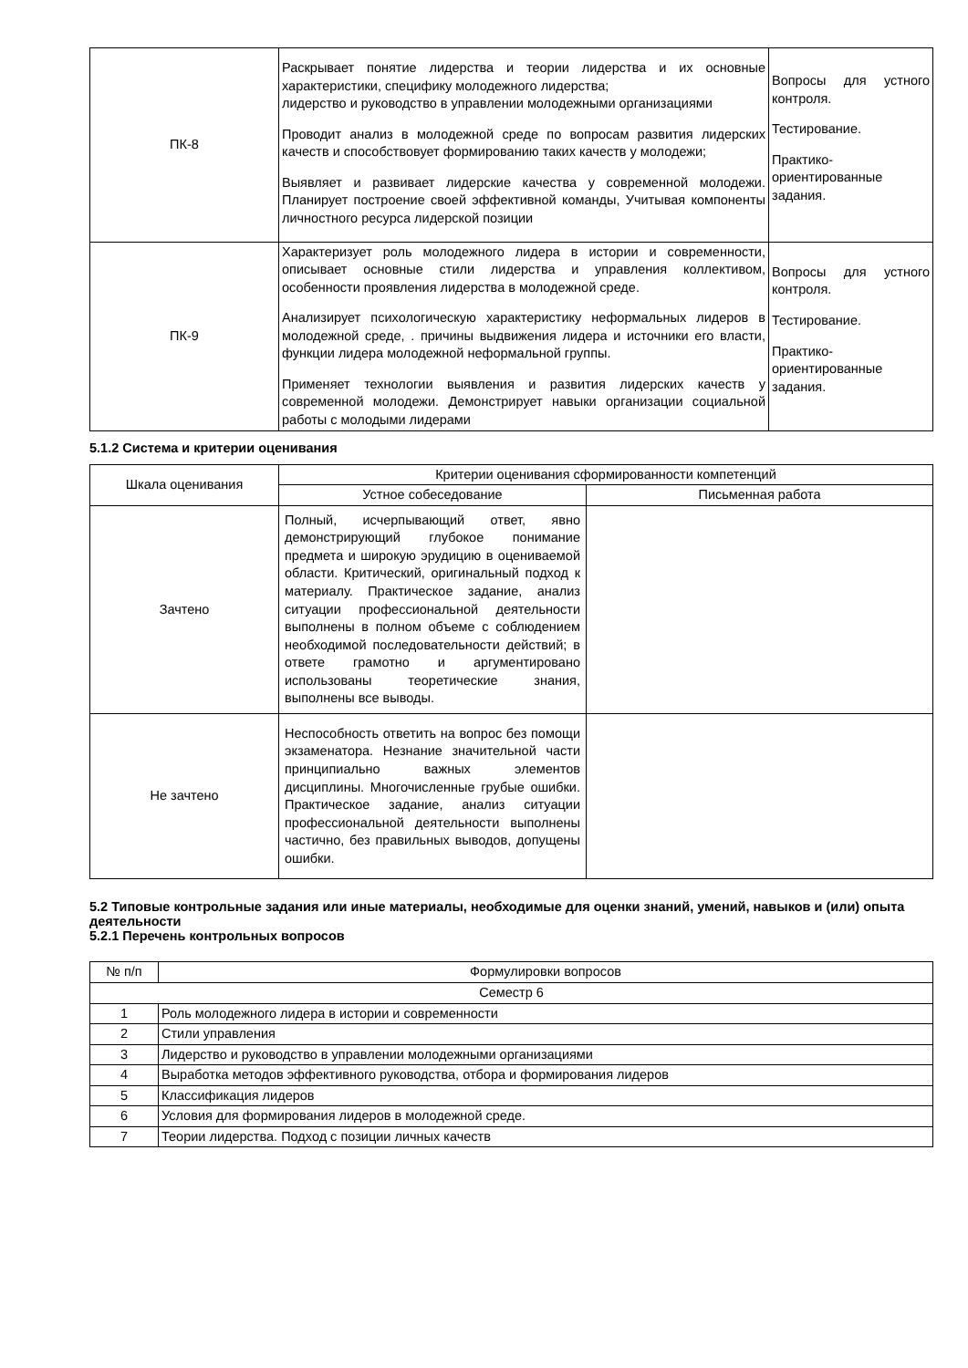| ПК-8 | Раскрывает понятие лидерства и теории лидерства и их основные характеристики, специфику молодежного лидерства; лидерство и руководство в управлении молодежными организациями Проводит анализ в молодежной среде по вопросам развития лидерских качеств и способствовует формированию таких качеств у молодежи; Выявляет и развивает лидерские качества у современной молодежи. Планирует построение своей эффективной команды, Учитывая компоненты личностного ресурса лидерской позиции | Вопросы для устного контроля. Тестирование. Практико-ориентированные задания. |
| ПК-9 | Характеризует роль молодежного лидера в истории и современности, описывает основные стили лидерства и управления коллективом, особенности проявления лидерства в молодежной среде. Анализирует психологическую характеристику неформальных лидеров в молодежной среде, . причины выдвижения лидера и источники его власти, функции лидера молодежной неформальной группы. Применяет технологии выявления и развития лидерских качеств у современной молодежи. Демонстрирует навыки организации социальной работы с молодыми лидерами | Вопросы для устного контроля. Тестирование. Практико-ориентированные задания. |
5.1.2 Система и критерии оценивания
| Шкала оценивания | Критерии оценивания сформированности компетенций | |
| | Устное собеседование | Письменная работа |
| Зачтено | Полный, исчерпывающий ответ, явно демонстрирующий глубокое понимание предмета и широкую эрудицию в оцениваемой области. Критический, оригинальный подход к материалу. Практическое задание, анализ ситуации профессиональной деятельности выполнены в полном объеме с соблюдением необходимой последовательности действий; в ответе грамотно и аргументировано использованы теоретические знания, выполнены все выводы. | |
| Не зачтено | Неспособность ответить на вопрос без помощи экзаменатора. Незнание значительной части принципиально важных элементов дисциплины. Многочисленные грубые ошибки. Практическое задание, анализ ситуации профессиональной деятельности выполнены частично, без правильных выводов, допущены ошибки. | |
5.2 Типовые контрольные задания или иные материалы, необходимые для оценки знаний, умений, навыков и (или) опыта деятельности
5.2.1 Перечень контрольных вопросов
| № п/п | Формулировки вопросов |
| Семестр 6 | |
| 1 | Роль молодежного лидера в истории и современности |
| 2 | Стили управления |
| 3 | Лидерство и руководство в управлении молодежными организациями |
| 4 | Выработка методов эффективного руководства, отбора и формирования лидеров |
| 5 | Классификация лидеров |
| 6 | Условия для формирования лидеров в молодежной среде. |
| 7 | Теории лидерства. Подход с позиции личных качеств |